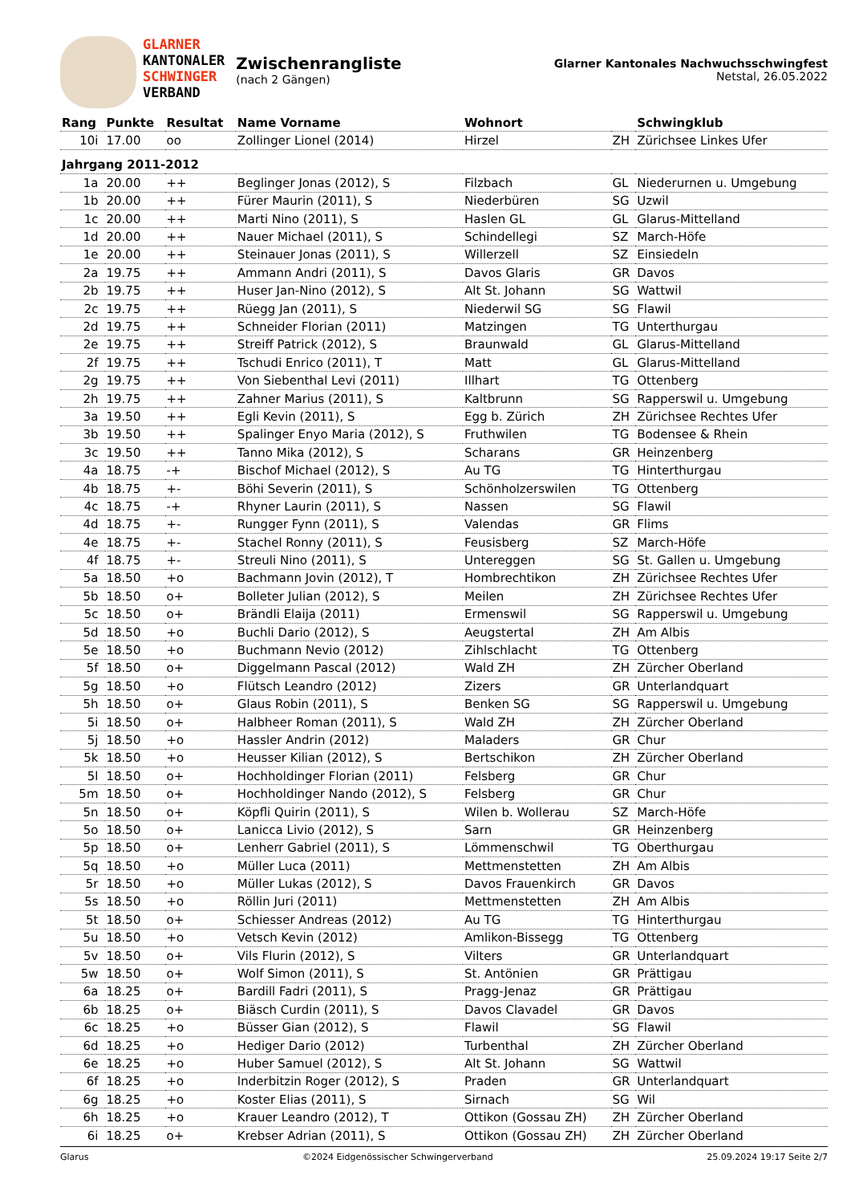GLARNER
KANTONALER
SCHWINGER
VERBAND
Zwischenrangliste
(nach 2 Gängen)
Glarner Kantonales Nachwuchsschwingfest
Netstal, 26.05.2022
| Rang | Punkte | Resultat | Name Vorname | Wohnort | | Schwingklub |
| --- | --- | --- | --- | --- | --- | --- |
| 10i | 17.00 | oo | Zollinger Lionel (2014) | Hirzel | ZH | Zürichsee Linkes Ufer |
| Jahrgang 2011-2012 | | | | | | |
| 1a | 20.00 | ++ | Beglinger Jonas (2012), S | Filzbach | GL | Niederurnen u. Umgebung |
| 1b | 20.00 | ++ | Fürer Maurin (2011), S | Niederbüren | SG | Uzwil |
| 1c | 20.00 | ++ | Marti Nino (2011), S | Haslen GL | GL | Glarus-Mittelland |
| 1d | 20.00 | ++ | Nauer Michael (2011), S | Schindellegi | SZ | March-Höfe |
| 1e | 20.00 | ++ | Steinauer Jonas (2011), S | Willerzell | SZ | Einsiedeln |
| 2a | 19.75 | ++ | Ammann Andri (2011), S | Davos Glaris | GR | Davos |
| 2b | 19.75 | ++ | Huser Jan-Nino (2012), S | Alt St. Johann | SG | Wattwil |
| 2c | 19.75 | ++ | Rüegg Jan (2011), S | Niederwil SG | SG | Flawil |
| 2d | 19.75 | ++ | Schneider Florian (2011) | Matzingen | TG | Unterthurgau |
| 2e | 19.75 | ++ | Streiff Patrick (2012), S | Braunwald | GL | Glarus-Mittelland |
| 2f | 19.75 | ++ | Tschudi Enrico (2011), T | Matt | GL | Glarus-Mittelland |
| 2g | 19.75 | ++ | Von Siebenthal Levi (2011) | Illhart | TG | Ottenberg |
| 2h | 19.75 | ++ | Zahner Marius (2011), S | Kaltbrunn | SG | Rapperswil u. Umgebung |
| 3a | 19.50 | ++ | Egli Kevin (2011), S | Egg b. Zürich | ZH | Zürichsee Rechtes Ufer |
| 3b | 19.50 | ++ | Spalinger Enyo Maria (2012), S | Fruthwilen | TG | Bodensee & Rhein |
| 3c | 19.50 | ++ | Tanno Mika (2012), S | Scharans | GR | Heinzenberg |
| 4a | 18.75 | -+ | Bischof Michael (2012), S | Au TG | TG | Hinterthurgau |
| 4b | 18.75 | +- | Böhi Severin (2011), S | Schönholzerswilen | TG | Ottenberg |
| 4c | 18.75 | -+ | Rhyner Laurin (2011), S | Nassen | SG | Flawil |
| 4d | 18.75 | +- | Rungger Fynn (2011), S | Valendas | GR | Flims |
| 4e | 18.75 | +- | Stachel Ronny (2011), S | Feusisberg | SZ | March-Höfe |
| 4f | 18.75 | +- | Streuli Nino (2011), S | Untereggen | SG | St. Gallen u. Umgebung |
| 5a | 18.50 | +o | Bachmann Jovin (2012), T | Hombrechtikon | ZH | Zürichsee Rechtes Ufer |
| 5b | 18.50 | o+ | Bolleter Julian (2012), S | Meilen | ZH | Zürichsee Rechtes Ufer |
| 5c | 18.50 | o+ | Brändli Elaija (2011) | Ermenswil | SG | Rapperswil u. Umgebung |
| 5d | 18.50 | +o | Buchli Dario (2012), S | Aeugstertal | ZH | Am Albis |
| 5e | 18.50 | +o | Buchmann Nevio (2012) | Zihlschlacht | TG | Ottenberg |
| 5f | 18.50 | o+ | Diggelmann Pascal (2012) | Wald ZH | ZH | Zürcher Oberland |
| 5g | 18.50 | +o | Flütsch Leandro (2012) | Zizers | GR | Unterlandquart |
| 5h | 18.50 | o+ | Glaus Robin (2011), S | Benken SG | SG | Rapperswil u. Umgebung |
| 5i | 18.50 | o+ | Halbheer Roman (2011), S | Wald ZH | ZH | Zürcher Oberland |
| 5j | 18.50 | +o | Hassler Andrin (2012) | Maladers | GR | Chur |
| 5k | 18.50 | +o | Heusser Kilian (2012), S | Bertschikon | ZH | Zürcher Oberland |
| 5l | 18.50 | o+ | Hochholdinger Florian (2011) | Felsberg | GR | Chur |
| 5m | 18.50 | o+ | Hochholdinger Nando (2012), S | Felsberg | GR | Chur |
| 5n | 18.50 | o+ | Köpfli Quirin (2011), S | Wilen b. Wollerau | SZ | March-Höfe |
| 5o | 18.50 | o+ | Lanicca Livio (2012), S | Sarn | GR | Heinzenberg |
| 5p | 18.50 | o+ | Lenherr Gabriel (2011), S | Lömmenschwil | TG | Oberthurgau |
| 5q | 18.50 | +o | Müller Luca (2011) | Mettmenstetten | ZH | Am Albis |
| 5r | 18.50 | +o | Müller Lukas (2012), S | Davos Frauenkirch | GR | Davos |
| 5s | 18.50 | +o | Röllin Juri (2011) | Mettmenstetten | ZH | Am Albis |
| 5t | 18.50 | o+ | Schiesser Andreas (2012) | Au TG | TG | Hinterthurgau |
| 5u | 18.50 | +o | Vetsch Kevin (2012) | Amlikon-Bissegg | TG | Ottenberg |
| 5v | 18.50 | o+ | Vils Flurin (2012), S | Vilters | GR | Unterlandquart |
| 5w | 18.50 | o+ | Wolf Simon (2011), S | St. Antönien | GR | Prättigau |
| 6a | 18.25 | o+ | Bardill Fadri (2011), S | Pragg-Jenaz | GR | Prättigau |
| 6b | 18.25 | o+ | Biäsch Curdin (2011), S | Davos Clavadel | GR | Davos |
| 6c | 18.25 | +o | Büsser Gian (2012), S | Flawil | SG | Flawil |
| 6d | 18.25 | +o | Hediger Dario (2012) | Turbenthal | ZH | Zürcher Oberland |
| 6e | 18.25 | +o | Huber Samuel (2012), S | Alt St. Johann | SG | Wattwil |
| 6f | 18.25 | +o | Inderbitzin Roger (2012), S | Praden | GR | Unterlandquart |
| 6g | 18.25 | +o | Koster Elias (2011), S | Sirnach | SG | Wil |
| 6h | 18.25 | +o | Krauer Leandro (2012), T | Ottikon (Gossau ZH) | ZH | Zürcher Oberland |
| 6i | 18.25 | o+ | Krebser Adrian (2011), S | Ottikon (Gossau ZH) | ZH | Zürcher Oberland |
Glarus ©2024 Eidgenössischer Schwingerverband 25.09.2024 19:17 Seite 2/7